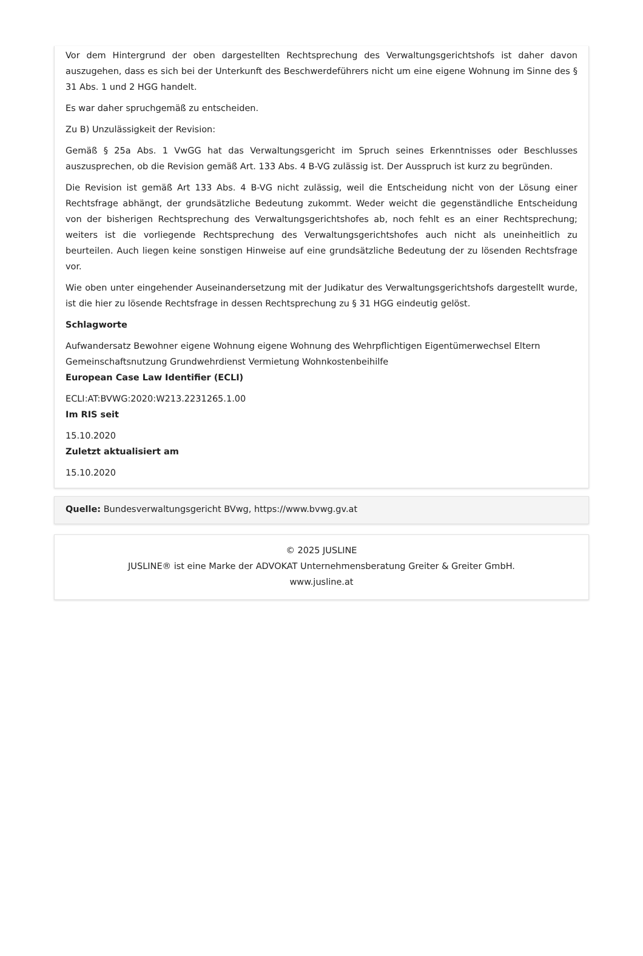Vor dem Hintergrund der oben dargestellten Rechtsprechung des Verwaltungsgerichtshofs ist daher davon auszugehen, dass es sich bei der Unterkunft des Beschwerdeführers nicht um eine eigene Wohnung im Sinne des § 31 Abs. 1 und 2 HGG handelt.
Es war daher spruchgemäß zu entscheiden.
Zu B) Unzulässigkeit der Revision:
Gemäß § 25a Abs. 1 VwGG hat das Verwaltungsgericht im Spruch seines Erkenntnisses oder Beschlusses auszusprechen, ob die Revision gemäß Art. 133 Abs. 4 B-VG zulässig ist. Der Ausspruch ist kurz zu begründen.
Die Revision ist gemäß Art 133 Abs. 4 B-VG nicht zulässig, weil die Entscheidung nicht von der Lösung einer Rechtsfrage abhängt, der grundsätzliche Bedeutung zukommt. Weder weicht die gegenständliche Entscheidung von der bisherigen Rechtsprechung des Verwaltungsgerichtshofes ab, noch fehlt es an einer Rechtsprechung; weiters ist die vorliegende Rechtsprechung des Verwaltungsgerichtshofes auch nicht als uneinheitlich zu beurteilen. Auch liegen keine sonstigen Hinweise auf eine grundsätzliche Bedeutung der zu lösenden Rechtsfrage vor.
Wie oben unter eingehender Auseinandersetzung mit der Judikatur des Verwaltungsgerichtshofs dargestellt wurde, ist die hier zu lösende Rechtsfrage in dessen Rechtsprechung zu § 31 HGG eindeutig gelöst.
Schlagworte
Aufwandersatz Bewohner eigene Wohnung eigene Wohnung des Wehrpflichtigen Eigentümerwechsel Eltern Gemeinschaftsnutzung Grundwehrdienst Vermietung Wohnkostenbeihilfe
European Case Law Identifier (ECLI)
ECLI:AT:BVWG:2020:W213.2231265.1.00
Im RIS seit
15.10.2020
Zuletzt aktualisiert am
15.10.2020
Quelle: Bundesverwaltungsgericht BVwg, https://www.bvwg.gv.at
© 2025 JUSLINE
JUSLINE® ist eine Marke der ADVOKAT Unternehmensberatung Greiter & Greiter GmbH.
www.jusline.at